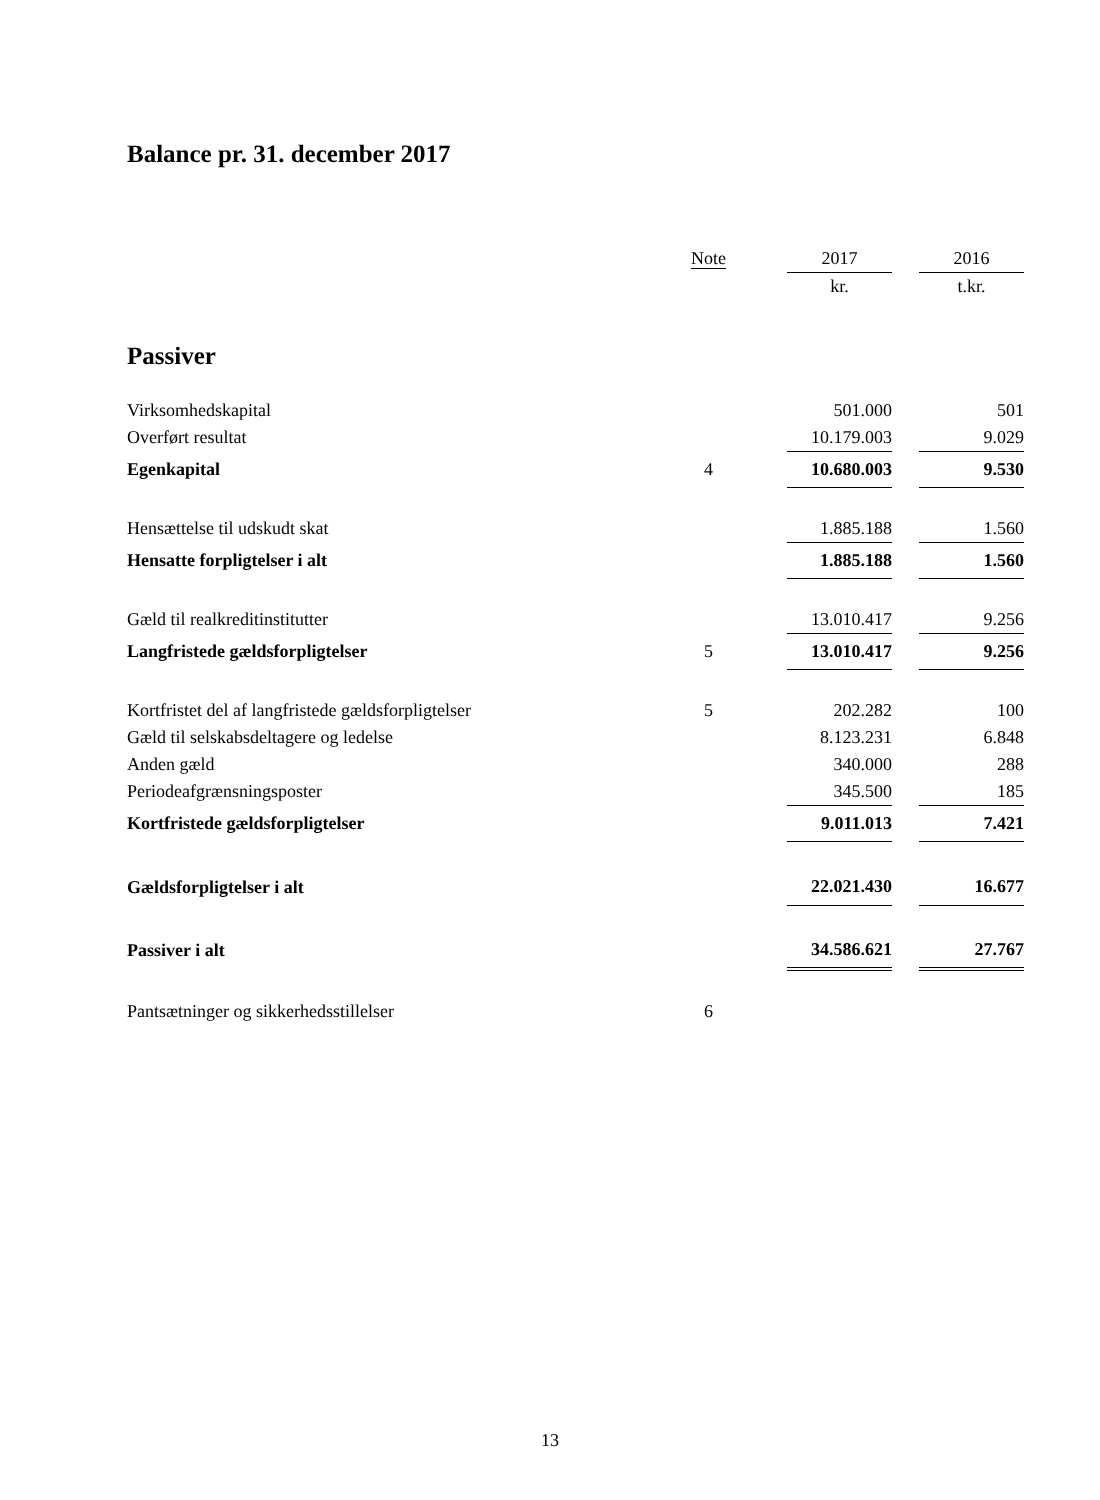Balance pr. 31. december 2017
| | Note | | 2017 | | 2016 |
| --- | --- | --- | --- | --- | --- |
| | | | kr. | | t.kr. |
| Passiver | | | | | |
| Virksomhedskapital | | | 501.000 | | 501 |
| Overført resultat | | | 10.179.003 | | 9.029 |
| Egenkapital | 4 | | 10.680.003 | | 9.530 |
| Hensættelse til udskudt skat | | | 1.885.188 | | 1.560 |
| Hensatte forpligtelser i alt | | | 1.885.188 | | 1.560 |
| Gæld til realkreditinstitutter | | | 13.010.417 | | 9.256 |
| Langfristede gældsforpligtelser | 5 | | 13.010.417 | | 9.256 |
| Kortfristet del af langfristede gældsforpligtelser | 5 | | 202.282 | | 100 |
| Gæld til selskabsdeltagere og ledelse | | | 8.123.231 | | 6.848 |
| Anden gæld | | | 340.000 | | 288 |
| Periodeafgrænsningsposter | | | 345.500 | | 185 |
| Kortfristede gældsforpligtelser | | | 9.011.013 | | 7.421 |
| Gældsforpligtelser i alt | | | 22.021.430 | | 16.677 |
| Passiver i alt | | | 34.586.621 | | 27.767 |
| Pantsætninger og sikkerhedsstillelser | 6 | | | | |
13